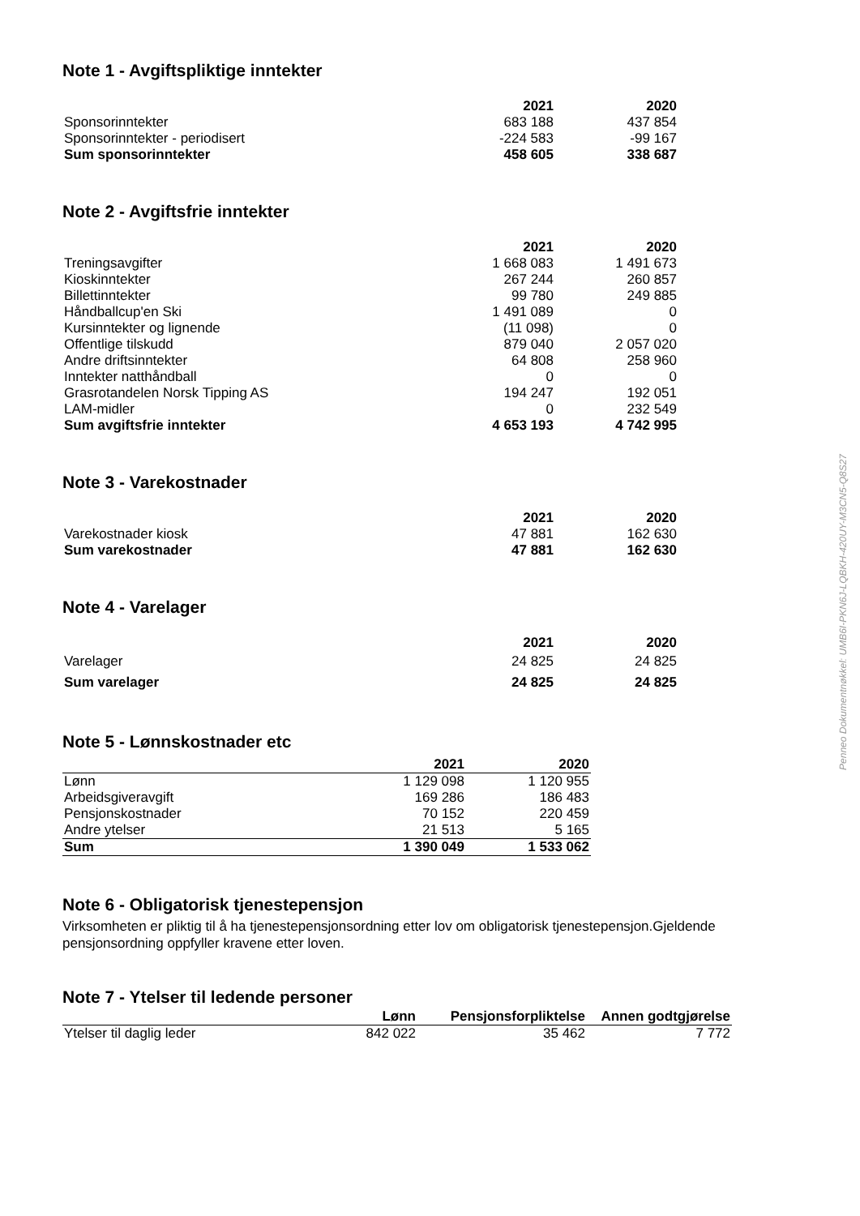Note 1 - Avgiftspliktige inntekter
| | 2021 | 2020 |
| --- | --- | --- |
| Sponsorinntekter | 683 188 | 437 854 |
| Sponsorinntekter - periodisert | -224 583 | -99 167 |
| Sum sponsorinntekter | 458 605 | 338 687 |
Note 2 - Avgiftsfrie inntekter
| | 2021 | 2020 |
| --- | --- | --- |
| Treningsavgifter | 1 668 083 | 1 491 673 |
| Kioskinntekter | 267 244 | 260 857 |
| Billettinntekter | 99 780 | 249 885 |
| Håndballcup'en Ski | 1 491 089 | 0 |
| Kursinntekter og lignende | (11 098) | 0 |
| Offentlige tilskudd | 879 040 | 2 057 020 |
| Andre driftsinntekter | 64 808 | 258 960 |
| Inntekter natthåndball | 0 | 0 |
| Grasrotandelen Norsk Tipping AS | 194 247 | 192 051 |
| LAM-midler | 0 | 232 549 |
| Sum avgiftsfrie inntekter | 4 653 193 | 4 742 995 |
Note 3 - Varekostnader
| | 2021 | 2020 |
| --- | --- | --- |
| Varekostnader kiosk | 47 881 | 162 630 |
| Sum varekostnader | 47 881 | 162 630 |
Note 4 - Varelager
| | 2021 | 2020 |
| --- | --- | --- |
| Varelager | 24 825 | 24 825 |
| Sum varelager | 24 825 | 24 825 |
Note 5 - Lønnskostnader etc
| | 2021 | 2020 |
| --- | --- | --- |
| Lønn | 1 129 098 | 1 120 955 |
| Arbeidsgiveravgift | 169 286 | 186 483 |
| Pensjonskostnader | 70 152 | 220 459 |
| Andre ytelser | 21 513 | 5 165 |
| Sum | 1 390 049 | 1 533 062 |
Note 6 - Obligatorisk tjenestepensjon
Virksomheten er pliktig til å ha tjenestepensjonsordning etter lov om obligatorisk tjenestepensjon.Gjeldende pensjonsordning oppfyller kravene etter loven.
Note 7 - Ytelser til ledende personer
| | Lønn | Pensjonsforpliktelse | Annen godtgjørelse |
| --- | --- | --- | --- |
| Ytelser til daglig leder | 842 022 | 35 462 | 7 772 |
Penneo Dokumentnøkkel: UMB6I-PKN6J-LQBKH-420UY-M3CN5-Q8S27